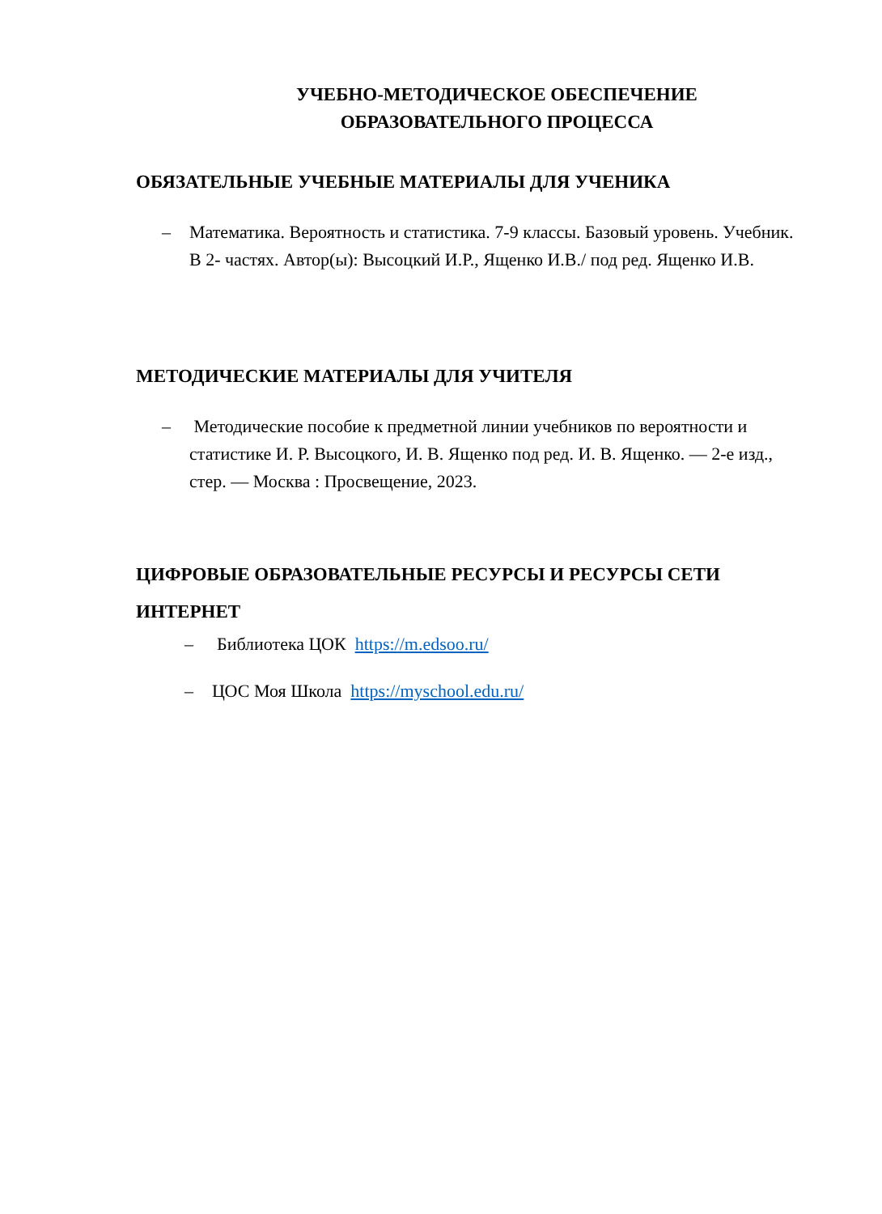УЧЕБНО-МЕТОДИЧЕСКОЕ ОБЕСПЕЧЕНИЕ
ОБРАЗОВАТЕЛЬНОГО ПРОЦЕССА
ОБЯЗАТЕЛЬНЫЕ УЧЕБНЫЕ МАТЕРИАЛЫ ДЛЯ УЧЕНИКА
– Математика. Вероятность и статистика. 7-9 классы. Базовый уровень. Учебник. В 2- частях. Автор(ы): Высоцкий И.Р., Ященко И.В./ под ред. Ященко И.В.
МЕТОДИЧЕСКИЕ МАТЕРИАЛЫ ДЛЯ УЧИТЕЛЯ
– Методические пособие к предметной линии учебников по вероятности и статистике И. Р. Высоцкого, И. В. Ященко под ред. И. В. Ященко. — 2-е изд., стер. — Москва : Просвещение, 2023.
ЦИФРОВЫЕ ОБРАЗОВАТЕЛЬНЫЕ РЕСУРСЫ И РЕСУРСЫ СЕТИ ИНТЕРНЕТ
– Библиотека ЦОК https://m.edsoo.ru/
– ЦОС Моя Школа https://myschool.edu.ru/